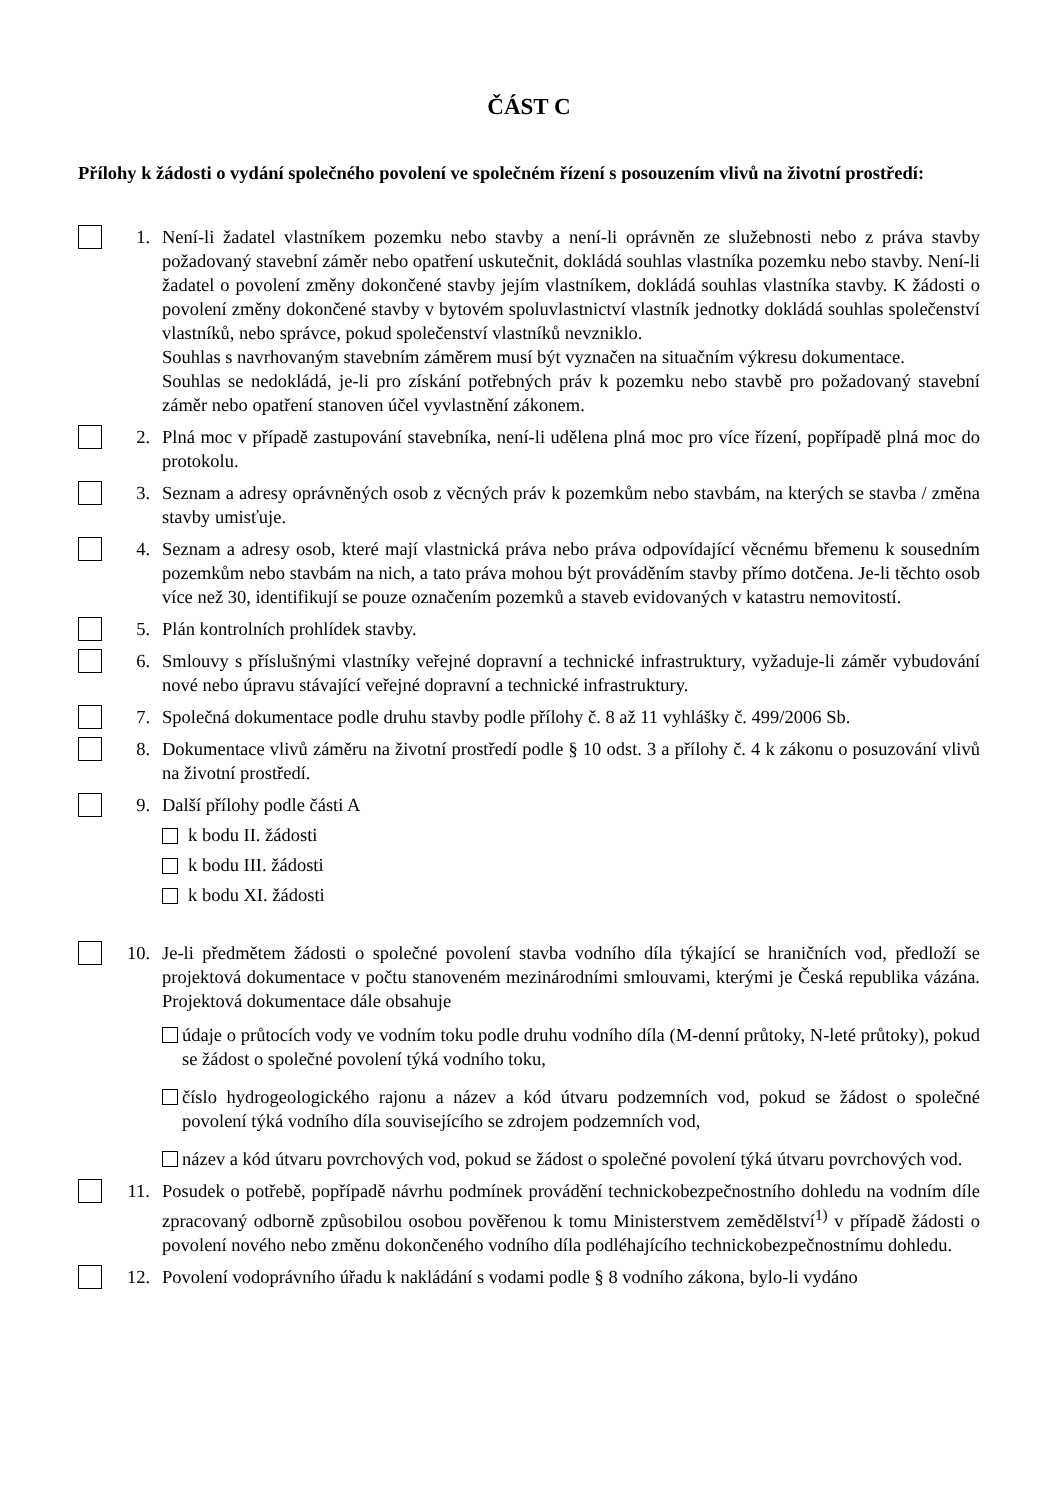ČÁST C
Přílohy k žádosti o vydání společného povolení ve společném řízení s posouzením vlivů na životní prostředí:
1. Není-li žadatel vlastníkem pozemku nebo stavby a není-li oprávněn ze služebnosti nebo z práva stavby požadovaný stavební záměr nebo opatření uskutečnit, dokládá souhlas vlastníka pozemku nebo stavby. Není-li žadatel o povolení změny dokončené stavby jejím vlastníkem, dokládá souhlas vlastníka stavby. K žádosti o povolení změny dokončené stavby v bytovém spoluvlastnictví vlastník jednotky dokládá souhlas společenství vlastníků, nebo správce, pokud společenství vlastníků nevzniklo.
Souhlas s navrhovaným stavebním záměrem musí být vyznačen na situačním výkresu dokumentace.
Souhlas se nedokládá, je-li pro získání potřebných práv k pozemku nebo stavbě pro požadovaný stavební záměr nebo opatření stanoven účel vyvlastnění zákonem.
2. Plná moc v případě zastupování stavebníka, není-li udělena plná moc pro více řízení, popřípadě plná moc do protokolu.
3. Seznam a adresy oprávněných osob z věcných práv k pozemkům nebo stavbám, na kterých se stavba / změna stavby umisťuje.
4. Seznam a adresy osob, které mají vlastnická práva nebo práva odpovídající věcnému břemenu k sousedním pozemkům nebo stavbám na nich, a tato práva mohou být prováděním stavby přímo dotčena. Je-li těchto osob více než 30, identifikují se pouze označením pozemků a staveb evidovaných v katastru nemovitostí.
5. Plán kontrolních prohlídek stavby.
6. Smlouvy s příslušnými vlastníky veřejné dopravní a technické infrastruktury, vyžaduje-li záměr vybudování nové nebo úpravu stávající veřejné dopravní a technické infrastruktury.
7. Společná dokumentace podle druhu stavby podle přílohy č. 8 až 11 vyhlášky č. 499/2006 Sb.
8. Dokumentace vlivů záměru na životní prostředí podle § 10 odst. 3 a přílohy č. 4 k zákonu o posuzování vlivů na životní prostředí.
9. Další přílohy podle části A
k bodu II. žádosti
k bodu III. žádosti
k bodu XI. žádosti
10.
Je-li předmětem žádosti o společné povolení stavba vodního díla týkající se hraničních vod, předloží se projektová dokumentace v počtu stanoveném mezinárodními smlouvami, kterými je Česká republika vázána. Projektová dokumentace dále obsahuje
údaje o průtocích vody ve vodním toku podle druhu vodního díla (M-denní průtoky, N-leté průtoky), pokud se žádost o společné povolení týká vodního toku,
číslo hydrogeologického rajonu a název a kód útvaru podzemních vod, pokud se žádost o společné povolení týká vodního díla souvisejícího se zdrojem podzemních vod,
název a kód útvaru povrchových vod, pokud se žádost o společné povolení týká útvaru povrchových vod.
11.
Posudek o potřebě, popřípadě návrhu podmínek provádění technickobezpečnostního dohledu na vodním díle zpracovaný odborně způsobilou osobou pověřenou k tomu Ministerstvem zemědělství<sup>1)</sup> v případě žádosti o povolení nového nebo změnu dokončeného vodního díla podléhajícího technickobezpečnostnímu dohledu.
12.
Povolení vodoprávního úřadu k nakládání s vodami podle § 8 vodního zákona, bylo-li vydáno